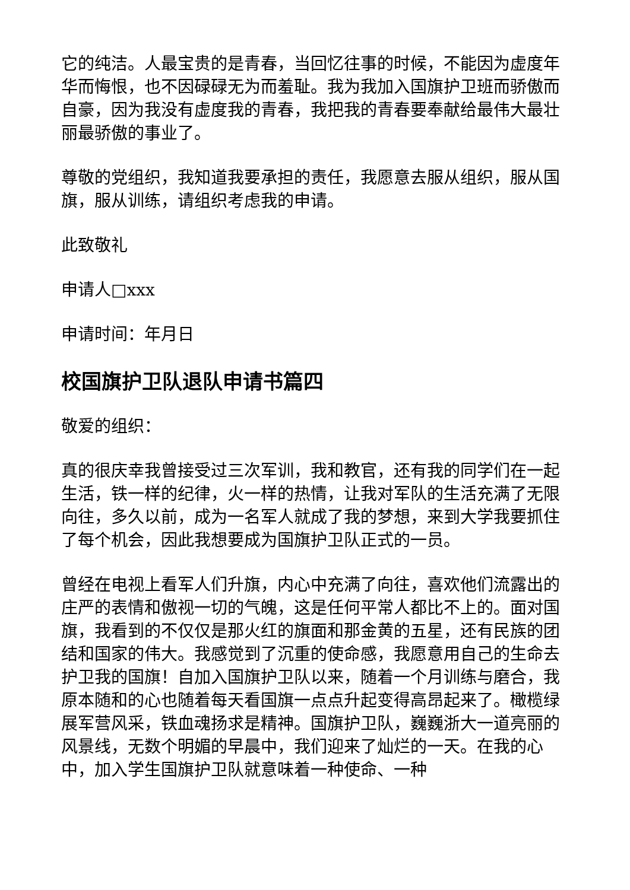它的纯洁。人最宝贵的是青春，当回忆往事的时候，不能因为虚度年华而悔恨，也不因碌碌无为而羞耻。我为我加入国旗护卫班而骄傲而自豪，因为我没有虚度我的青春，我把我的青春要奉献给最伟大最壮丽最骄傲的事业了。
尊敬的党组织，我知道我要承担的责任，我愿意去服从组织，服从国旗，服从训练，请组织考虑我的申请。
此致敬礼
申请人□xxx
申请时间：年月日
校国旗护卫队退队申请书篇四
敬爱的组织：
真的很庆幸我曾接受过三次军训，我和教官，还有我的同学们在一起生活，铁一样的纪律，火一样的热情，让我对军队的生活充满了无限向往，多久以前，成为一名军人就成了我的梦想，来到大学我要抓住了每个机会，因此我想要成为国旗护卫队正式的一员。
曾经在电视上看军人们升旗，内心中充满了向往，喜欢他们流露出的庄严的表情和傲视一切的气魄，这是任何平常人都比不上的。面对国旗，我看到的不仅仅是那火红的旗面和那金黄的五星，还有民族的团结和国家的伟大。我感觉到了沉重的使命感，我愿意用自己的生命去护卫我的国旗！自加入国旗护卫队以来，随着一个月训练与磨合，我原本随和的心也随着每天看国旗一点点升起变得高昂起来了。橄榄绿展军营风采，铁血魂扬求是精神。国旗护卫队，巍巍浙大一道亮丽的风景线，无数个明媚的早晨中，我们迎来了灿烂的一天。在我的心中，加入学生国旗护卫队就意味着一种使命、一种